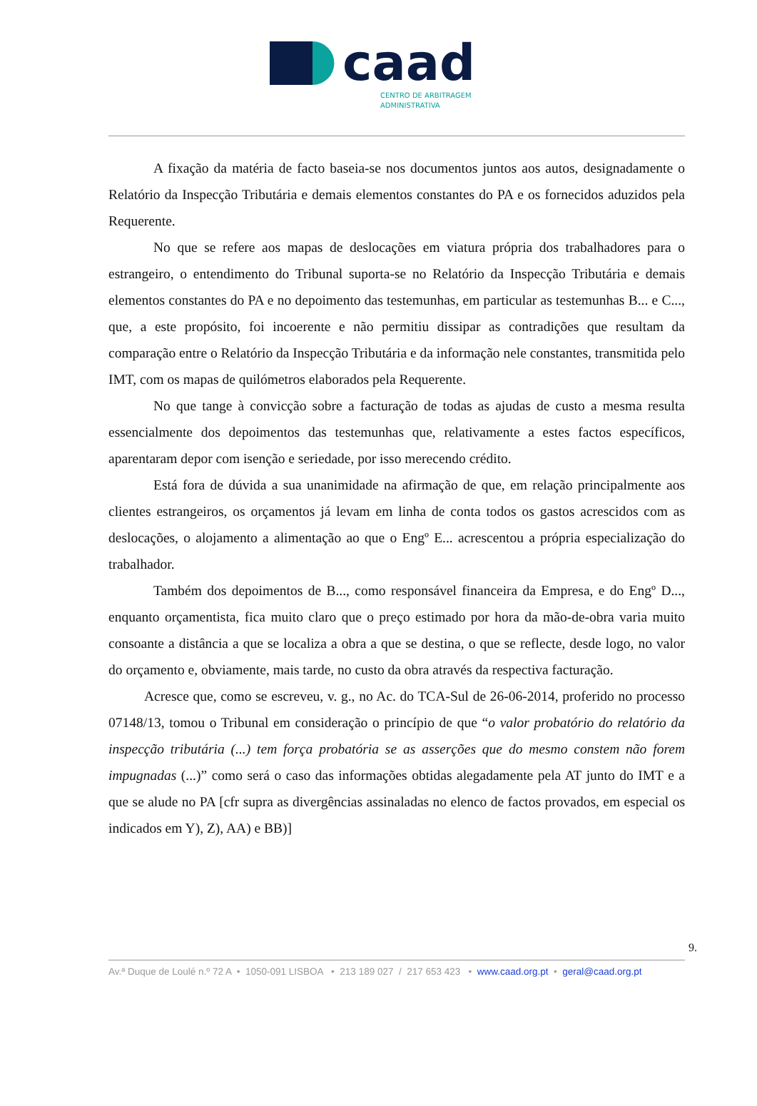caad
CENTRO DE ARBITRAGEM
ADMINISTRATIVA
A fixação da matéria de facto baseia-se nos documentos juntos aos autos, designadamente o Relatório da Inspecção Tributária e demais elementos constantes do PA e os fornecidos aduzidos pela Requerente.
No que se refere aos mapas de deslocações em viatura própria dos trabalhadores para o estrangeiro, o entendimento do Tribunal suporta-se no Relatório da Inspecção Tributária e demais elementos constantes do PA e no depoimento das testemunhas, em particular as testemunhas B... e C..., que, a este propósito, foi incoerente e não permitiu dissipar as contradições que resultam da comparação entre o Relatório da Inspecção Tributária e da informação nele constantes, transmitida pelo IMT, com os mapas de quilómetros elaborados pela Requerente.
No que tange à convicção sobre a facturação de todas as ajudas de custo a mesma resulta essencialmente dos depoimentos das testemunhas que, relativamente a estes factos específicos, aparentaram depor com isenção e seriedade, por isso merecendo crédito.
Está fora de dúvida a sua unanimidade na afirmação de que, em relação principalmente aos clientes estrangeiros, os orçamentos já levam em linha de conta todos os gastos acrescidos com as deslocações, o alojamento a alimentação ao que o Engº E... acrescentou a própria especialização do trabalhador.
Também dos depoimentos de B..., como responsável financeira da Empresa, e do Engº D..., enquanto orçamentista, fica muito claro que o preço estimado por hora da mão-de-obra varia muito consoante a distância a que se localiza a obra a que se destina, o que se reflecte, desde logo, no valor do orçamento e, obviamente, mais tarde, no custo da obra através da respectiva facturação.
Acresce que, como se escreveu, v. g., no Ac. do TCA-Sul de 26-06-2014, proferido no processo 07148/13, tomou o Tribunal em consideração o princípio de que “o valor probatório do relatório da inspecção tributária (...) tem força probatória se as asserções que do mesmo constem não forem impugnadas (...)” como será o caso das informações obtidas alegadamente pela AT junto do IMT e a que se alude no PA [cfr supra as divergências assinaladas no elenco de factos provados, em especial os indicados em Y), Z), AA) e BB)]
9.
Av.ª Duque de Loulé n.º 72 A • 1050-091 LISBOA • 213 189 027 / 217 653 423 • www.caad.org.pt • geral@caad.org.pt